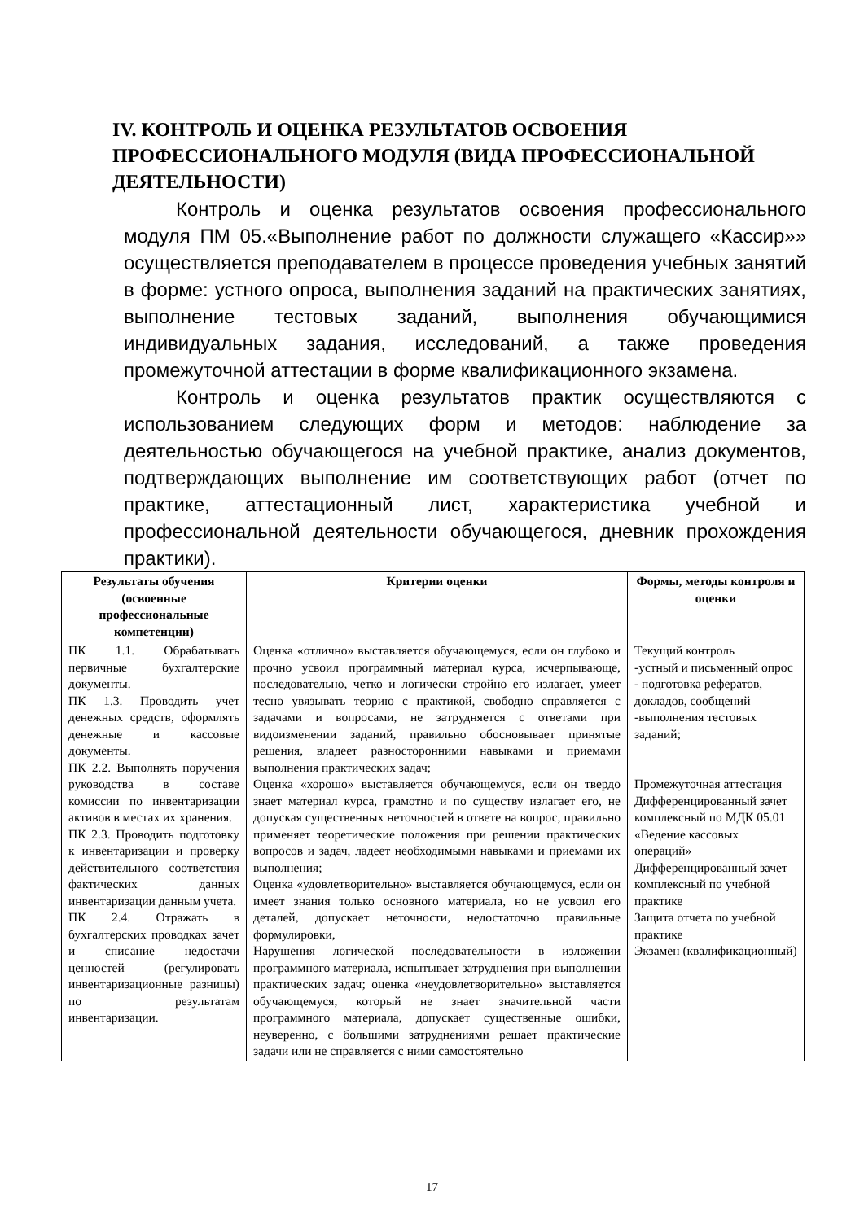IV. КОНТРОЛЬ И ОЦЕНКА РЕЗУЛЬТАТОВ ОСВОЕНИЯ ПРОФЕССИОНАЛЬНОГО МОДУЛЯ (ВИДА ПРОФЕССИОНАЛЬНОЙ ДЕЯТЕЛЬНОСТИ)
Контроль и оценка результатов освоения профессионального модуля ПМ 05.«Выполнение работ по должности служащего «Кассир»» осуществляется преподавателем в процессе проведения учебных занятий в форме: устного опроса, выполнения заданий на практических занятиях, выполнение тестовых заданий, выполнения обучающимися индивидуальных задания, исследований, а также проведения промежуточной аттестации в форме квалификационного экзамена.
Контроль и оценка результатов практик осуществляются с использованием следующих форм и методов: наблюдение за деятельностью обучающегося на учебной практике, анализ документов, подтверждающих выполнение им соответствующих работ (отчет по практике, аттестационный лист, характеристика учебной и профессиональной деятельности обучающегося, дневник прохождения практики).
| Результаты обучения (освоенные профессиональные компетенции) | Критерии оценки | Формы, методы контроля и оценки |
| --- | --- | --- |
| ПК 1.1. Обрабатывать первичные бухгалтерские документы. ПК 1.3. Проводить учет денежных средств, оформлять денежные и кассовые документы. ПК 2.2. Выполнять поручения руководства в составе комиссии по инвентаризации активов в местах их хранения. ПК 2.3. Проводить подготовку к инвентаризации и проверку действительного соответствия фактических данных инвентаризации данным учета. ПК 2.4. Отражать в бухгалтерских проводках зачет и списание недостачи ценностей (регулировать инвентаризационные разницы) по результатам инвентаризации. | Оценка «отлично» выставляется обучающемуся, если он глубоко и прочно усвоил программный материал курса, исчерпывающе, последовательно, четко и логически стройно его излагает, умеет тесно увязывать теорию с практикой, свободно справляется с задачами и вопросами, не затрудняется с ответами при видоизменении заданий, правильно обосновывает принятые решения, владеет разносторонними навыками и приемами выполнения практических задач; Оценка «хорошо» выставляется обучающемуся, если он твердо знает материал курса, грамотно и по существу излагает его, не допуская существенных неточностей в ответе на вопрос, правильно применяет теоретические положения при решении практических вопросов и задач, ладеет необходимыми навыками и приемами их выполнения; Оценка «удовлетворительно» выставляется обучающемуся, если он имеет знания только основного материала, но не усвоил его деталей, допускает неточности, недостаточно правильные формулировки, Нарушения логической последовательности в изложении программного материала, испытывает затруднения при выполнении практических задач; оценка «неудовлетворительно» выставляется обучающемуся, который не знает значительной части программного материала, допускает существенные ошибки, неуверенно, с большими затруднениями решает практические задачи или не справляется с ними самостоятельно | Текущий контроль -устный и письменный опрос - подготовка рефератов, докладов, сообщений -выполнения тестовых заданий; Промежуточная аттестация Дифференцированный зачет комплексный по МДК 05.01 «Ведение кассовых операций» Дифференцированный зачет комплексный по учебной практике Защита отчета по учебной практике Экзамен (квалификационный) |
17